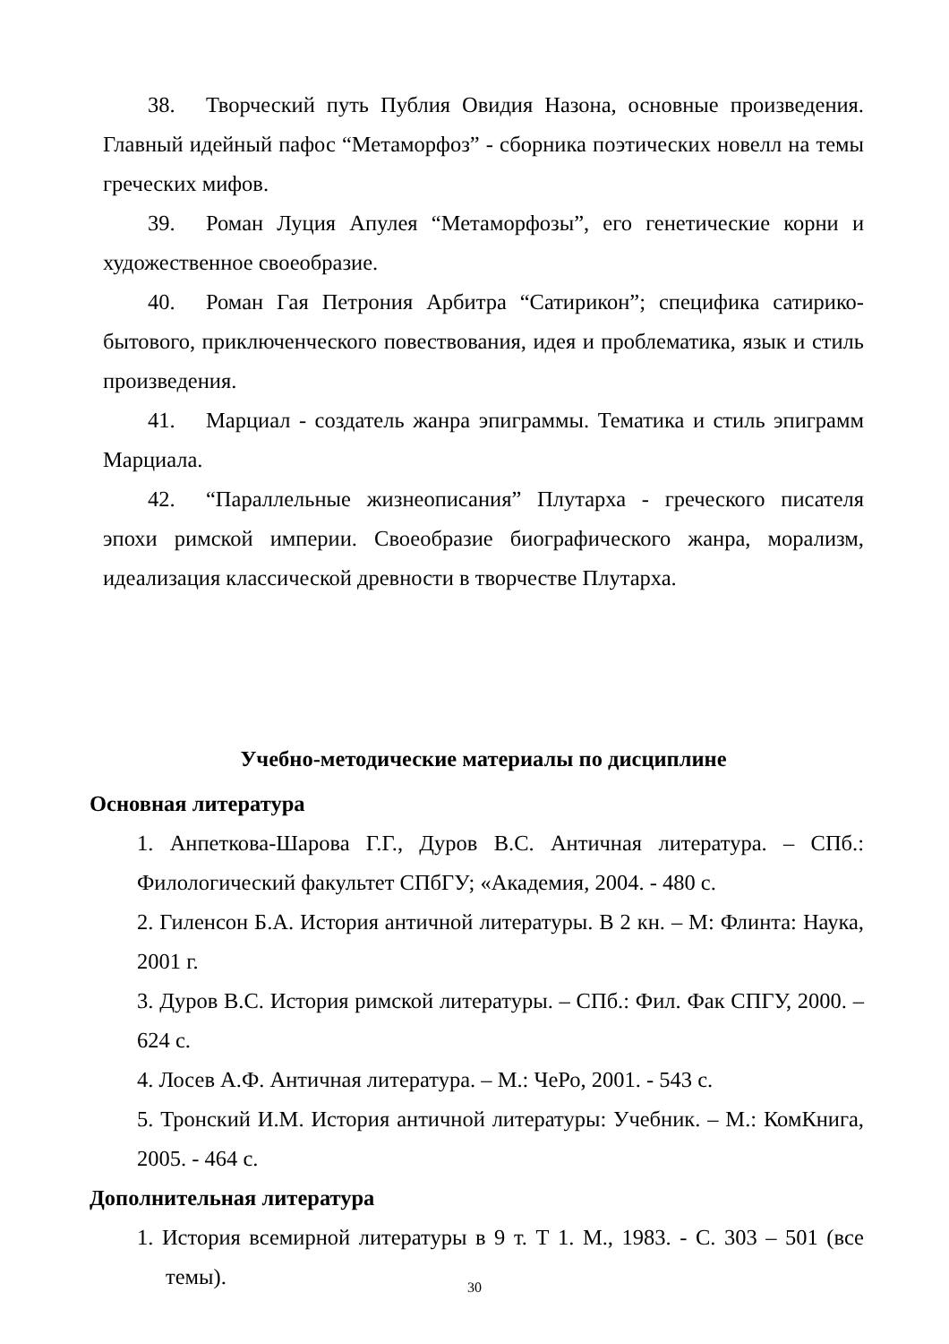38. Творческий путь Публия Овидия Назона, основные произведения. Главный идейный пафос “Метаморфоз” - сборника поэтических новелл на темы греческих мифов.
39. Роман Луция Апулея “Метаморфозы”, его генетические корни и художественное своеобразие.
40. Роман Гая Петрония Арбитра “Сатирикон”; специфика сатирико-бытового, приключенческого повествования, идея и проблематика, язык и стиль произведения.
41. Марциал - создатель жанра эпиграммы. Тематика и стиль эпиграмм Марциала.
42. “Параллельные жизнеописания” Плутарха - греческого писателя эпохи римской империи. Своеобразие биографического жанра, морализм, идеализация классической древности в творчестве Плутарха.
Учебно-методические материалы по дисциплине
Основная литература
1. Анпеткова-Шарова Г.Г., Дуров В.С. Античная литература. – СПб.: Филологический факультет СПбГУ; «Академия, 2004. - 480 с.
2. Гиленсон Б.А. История античной литературы. В 2 кн. – М: Флинта: Наука, 2001 г.
3. Дуров В.С. История римской литературы. – СПб.: Фил. Фак СПГУ, 2000. – 624 с.
4. Лосев А.Ф. Античная литература. – М.: ЧеРо, 2001. - 543 с.
5. Тронский И.М. История античной литературы: Учебник. – М.: КомКнига, 2005. - 464 с.
Дополнительная литература
1. История всемирной литературы в 9 т. Т 1. М., 1983. - С. 303 – 501 (все темы).
30